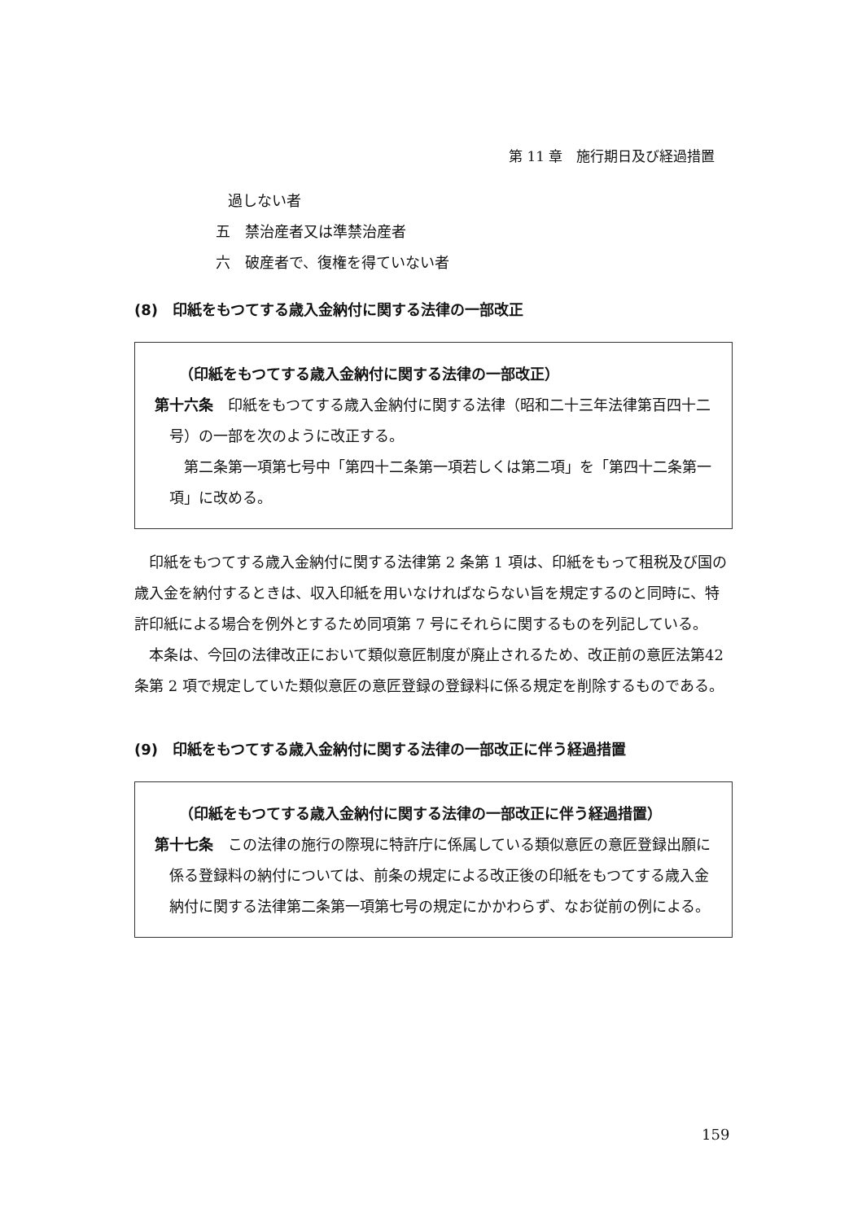第 11 章　施行期日及び経過措置
過しない者
五　禁治産者又は準禁治産者
六　破産者で、復権を得ていない者
(8)　印紙をもつてする歳入金納付に関する法律の一部改正
（印紙をもつてする歳入金納付に関する法律の一部改正）
第十六条　印紙をもつてする歳入金納付に関する法律（昭和二十三年法律第百四十二号）の一部を次のように改正する。
第二条第一項第七号中「第四十二条第一項若しくは第二項」を「第四十二条第一項」に改める。
印紙をもつてする歳入金納付に関する法律第 2 条第 1 項は、印紙をもって租税及び国の歳入金を納付するときは、収入印紙を用いなければならない旨を規定するのと同時に、特許印紙による場合を例外とするため同項第 7 号にそれらに関するものを列記している。
本条は、今回の法律改正において類似意匠制度が廃止されるため、改正前の意匠法第42条第 2 項で規定していた類似意匠の意匠登録の登録料に係る規定を削除するものである。
(9)　印紙をもつてする歳入金納付に関する法律の一部改正に伴う経過措置
（印紙をもつてする歳入金納付に関する法律の一部改正に伴う経過措置）
第十七条　この法律の施行の際現に特許庁に係属している類似意匠の意匠登録出願に係る登録料の納付については、前条の規定による改正後の印紙をもつてする歳入金納付に関する法律第二条第一項第七号の規定にかかわらず、なお従前の例による。
159